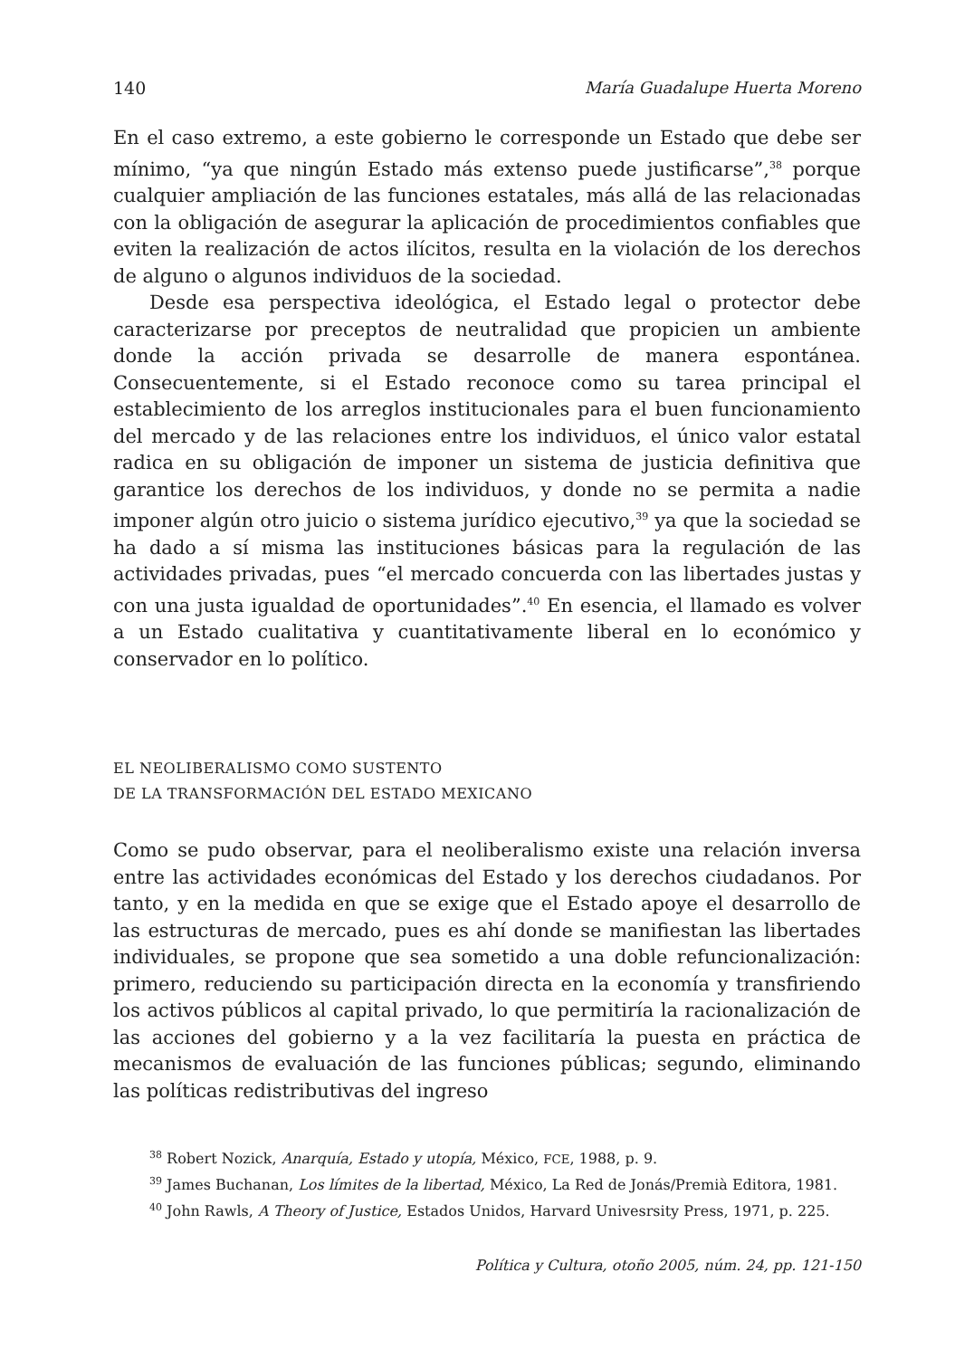140 María Guadalupe Huerta Moreno
En el caso extremo, a este gobierno le corresponde un Estado que debe ser mínimo, “ya que ningún Estado más extenso puede justificarse”,<sup>38</sup> porque cualquier ampliación de las funciones estatales, más allá de las relacionadas con la obligación de asegurar la aplicación de procedimientos confiables que eviten la realización de actos ilícitos, resulta en la violación de los derechos de alguno o algunos individuos de la sociedad.
Desde esa perspectiva ideológica, el Estado legal o protector debe caracterizarse por preceptos de neutralidad que propicien un ambiente donde la acción privada se desarrolle de manera espontánea. Consecuentemente, si el Estado reconoce como su tarea principal el establecimiento de los arreglos institucionales para el buen funcionamiento del mercado y de las relaciones entre los individuos, el único valor estatal radica en su obligación de imponer un sistema de justicia definitiva que garantice los derechos de los individuos, y donde no se permita a nadie imponer algún otro juicio o sistema jurídico ejecutivo,<sup>39</sup> ya que la sociedad se ha dado a sí misma las instituciones básicas para la regulación de las actividades privadas, pues “el mercado concuerda con las libertades justas y con una justa igualdad de oportunidades”.<sup>40</sup> En esencia, el llamado es volver a un Estado cualitativa y cuantitativamente liberal en lo económico y conservador en lo político.
EL NEOLIBERALISMO COMO SUSTENTO
DE LA TRANSFORMACIÓN DEL ESTADO MEXICANO
Como se pudo observar, para el neoliberalismo existe una relación inversa entre las actividades económicas del Estado y los derechos ciudadanos. Por tanto, y en la medida en que se exige que el Estado apoye el desarrollo de las estructuras de mercado, pues es ahí donde se manifiestan las libertades individuales, se propone que sea sometido a una doble refuncionalización: primero, reduciendo su participación directa en la economía y transfiriendo los activos públicos al capital privado, lo que permitiría la racionalización de las acciones del gobierno y a la vez facilitaría la puesta en práctica de mecanismos de evaluación de las funciones públicas; segundo, eliminando las políticas redistributivas del ingreso
<sup>38</sup> Robert Nozick, Anarquía, Estado y utopía, México, FCE, 1988, p. 9.
<sup>39</sup> James Buchanan, Los límites de la libertad, México, La Red de Jonás/Premià Editora, 1981.
<sup>40</sup> John Rawls, A Theory of Justice, Estados Unidos, Harvard Univesrsity Press, 1971, p. 225.
Política y Cultura, otoño 2005, núm. 24, pp. 121-150